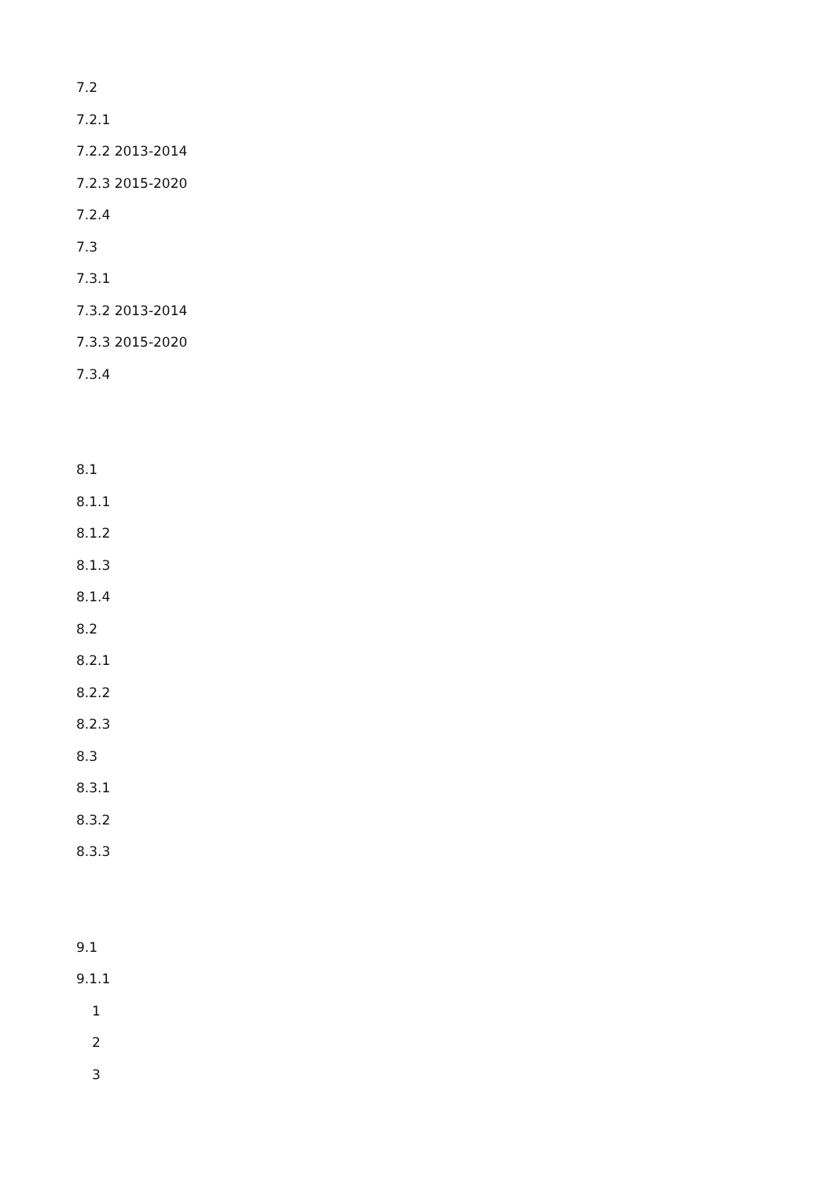7.2
7.2.1
7.2.2 2013-2014
7.2.3 2015-2020
7.2.4
7.3
7.3.1
7.3.2 2013-2014
7.3.3 2015-2020
7.3.4
8.1
8.1.1
8.1.2
8.1.3
8.1.4
8.2
8.2.1
8.2.2
8.2.3
8.3
8.3.1
8.3.2
8.3.3
9.1
9.1.1
1
2
3